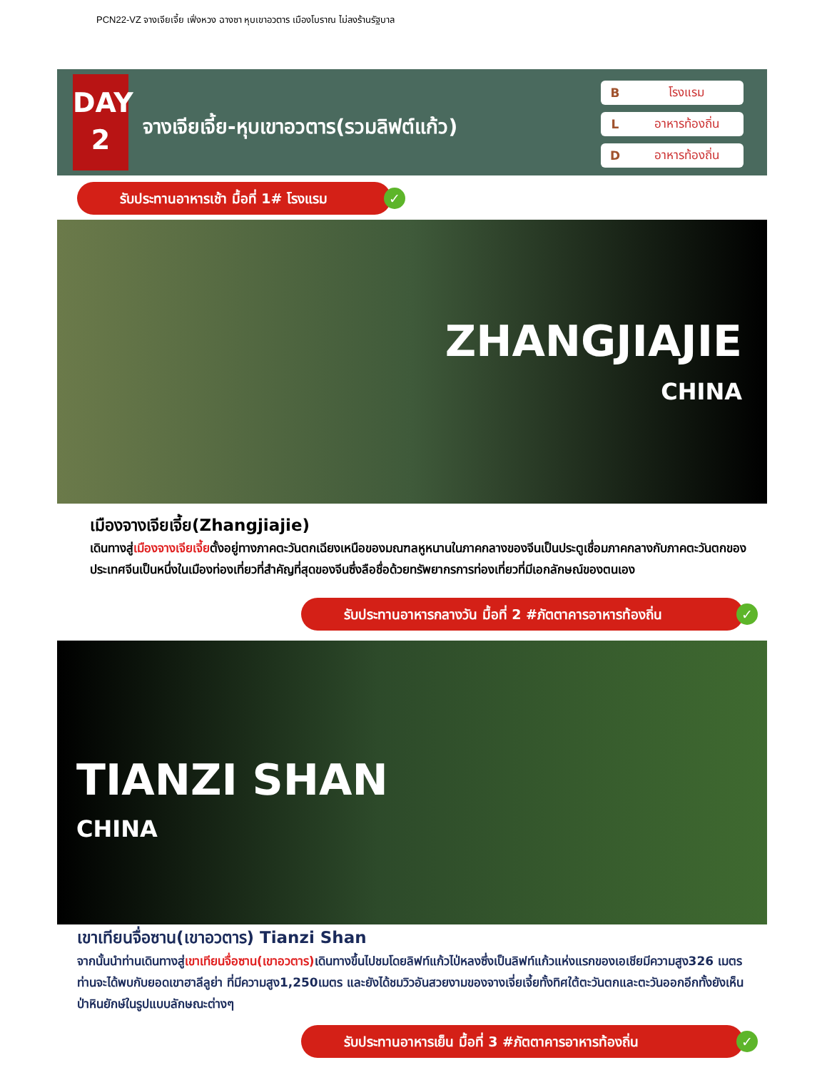PCN22-VZ จางเจียเจี้ย เฟิ่งหวง ฉางซา หุบเขาอวตาร เมืองโบราณ ไม่ลงร้านรัฐบาล
DAY
2
จางเจียเจี้ย-หุบเขาอวตาร(รวมลิฟต์แก้ว)
Bโรงแรม
Lอาหารท้องถิ่น
Dอาหารท้องถิ่น
รับประทานอาหารเช้า มื้อที่ 1# โรงแรม ✓
ZHANGJIAJIE
CHINA
เมืองจางเจียเจี้ย(Zhangjiajie)
เดินทางสู่เมืองจางเจียเจี้ยตั้งอยู่ทางภาคตะวันตกเฉียงเหนือของมณฑลหูหนานในภาคกลางของจีนเป็นประตูเชื่อมภาคกลางกับภาคตะวันตกของประเทศจีนเป็นหนึ่งในเมืองท่องเที่ยวที่สำคัญที่สุดของจีนซึ่งลือชื่อด้วยทรัพยากรการท่องเที่ยวที่มีเอกลักษณ์ของตนเอง
รับประทานอาหารกลางวัน มื้อที่ 2 #ภัตตาคารอาหารท้องถิ่น ✓
TIANZI SHAN
CHINA
เขาเทียนจื่อซาน(เขาอวตาร) Tianzi Shan
จากนั้นนำท่านเดินทางสู่เขาเทียนจื่อซาน(เขาอวตาร) เดินทางขึ้นไปชมโดยลิฟท์แก้วไป่หลงซึ่งเป็นลิฟท์แก้วแห่งแรกของเอเชียมีความสูง326 เมตร ท่านจะได้พบกับยอดเขาฮาลีลูย่า ที่มีความสูง1,250เมตร และยังได้ชมวิวอันสวยงามของจางเจี่ยเจี้ยทั้งทิศใต้ตะวันตกและตะวันออกอีกทั้งยังเห็นป่าหินยักษ์ในรูปแบบลักษณะต่างๆ
รับประทานอาหารเย็น มื้อที่ 3 #ภัตตาคารอาหารท้องถิ่น ✓